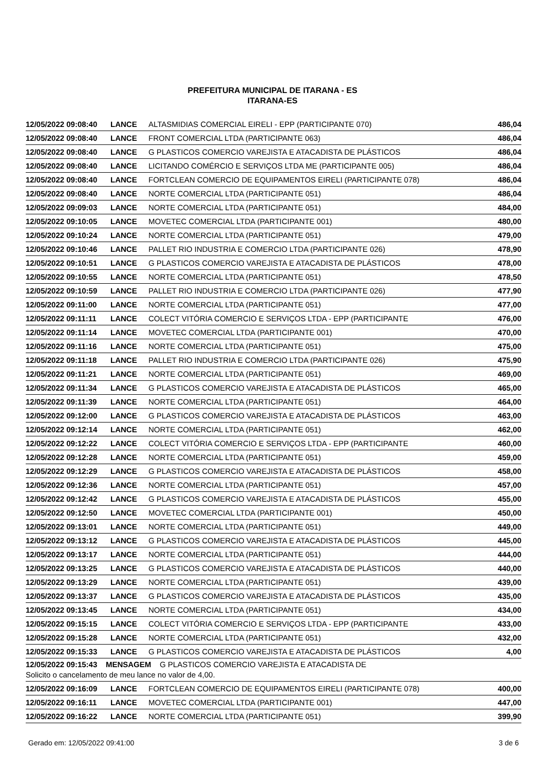PREFEITURA MUNICIPAL DE ITARANA - ES
ITARANA-ES
| 12/05/2022 09:08:40 | LANCE | ALTASMIDIAS COMERCIAL EIRELI - EPP (PARTICIPANTE 070) | 486,04 |
| 12/05/2022 09:08:40 | LANCE | FRONT COMERCIAL LTDA (PARTICIPANTE 063) | 486,04 |
| 12/05/2022 09:08:40 | LANCE | G PLASTICOS COMERCIO VAREJISTA E ATACADISTA DE PLÁSTICOS | 486,04 |
| 12/05/2022 09:08:40 | LANCE | LICITANDO COMÉRCIO E SERVIÇOS LTDA ME (PARTICIPANTE 005) | 486,04 |
| 12/05/2022 09:08:40 | LANCE | FORTCLEAN COMERCIO DE EQUIPAMENTOS EIRELI (PARTICIPANTE 078) | 486,04 |
| 12/05/2022 09:08:40 | LANCE | NORTE COMERCIAL LTDA (PARTICIPANTE 051) | 486,04 |
| 12/05/2022 09:09:03 | LANCE | NORTE COMERCIAL LTDA (PARTICIPANTE 051) | 484,00 |
| 12/05/2022 09:10:05 | LANCE | MOVETEC COMERCIAL LTDA (PARTICIPANTE 001) | 480,00 |
| 12/05/2022 09:10:24 | LANCE | NORTE COMERCIAL LTDA (PARTICIPANTE 051) | 479,00 |
| 12/05/2022 09:10:46 | LANCE | PALLET RIO INDUSTRIA E COMERCIO LTDA (PARTICIPANTE 026) | 478,90 |
| 12/05/2022 09:10:51 | LANCE | G PLASTICOS COMERCIO VAREJISTA E ATACADISTA DE PLÁSTICOS | 478,00 |
| 12/05/2022 09:10:55 | LANCE | NORTE COMERCIAL LTDA (PARTICIPANTE 051) | 478,50 |
| 12/05/2022 09:10:59 | LANCE | PALLET RIO INDUSTRIA E COMERCIO LTDA (PARTICIPANTE 026) | 477,90 |
| 12/05/2022 09:11:00 | LANCE | NORTE COMERCIAL LTDA (PARTICIPANTE 051) | 477,00 |
| 12/05/2022 09:11:11 | LANCE | COLECT VITÓRIA COMERCIO E SERVIÇOS LTDA - EPP (PARTICIPANTE | 476,00 |
| 12/05/2022 09:11:14 | LANCE | MOVETEC COMERCIAL LTDA (PARTICIPANTE 001) | 470,00 |
| 12/05/2022 09:11:16 | LANCE | NORTE COMERCIAL LTDA (PARTICIPANTE 051) | 475,00 |
| 12/05/2022 09:11:18 | LANCE | PALLET RIO INDUSTRIA E COMERCIO LTDA (PARTICIPANTE 026) | 475,90 |
| 12/05/2022 09:11:21 | LANCE | NORTE COMERCIAL LTDA (PARTICIPANTE 051) | 469,00 |
| 12/05/2022 09:11:34 | LANCE | G PLASTICOS COMERCIO VAREJISTA E ATACADISTA DE PLÁSTICOS | 465,00 |
| 12/05/2022 09:11:39 | LANCE | NORTE COMERCIAL LTDA (PARTICIPANTE 051) | 464,00 |
| 12/05/2022 09:12:00 | LANCE | G PLASTICOS COMERCIO VAREJISTA E ATACADISTA DE PLÁSTICOS | 463,00 |
| 12/05/2022 09:12:14 | LANCE | NORTE COMERCIAL LTDA (PARTICIPANTE 051) | 462,00 |
| 12/05/2022 09:12:22 | LANCE | COLECT VITÓRIA COMERCIO E SERVIÇOS LTDA - EPP (PARTICIPANTE | 460,00 |
| 12/05/2022 09:12:28 | LANCE | NORTE COMERCIAL LTDA (PARTICIPANTE 051) | 459,00 |
| 12/05/2022 09:12:29 | LANCE | G PLASTICOS COMERCIO VAREJISTA E ATACADISTA DE PLÁSTICOS | 458,00 |
| 12/05/2022 09:12:36 | LANCE | NORTE COMERCIAL LTDA (PARTICIPANTE 051) | 457,00 |
| 12/05/2022 09:12:42 | LANCE | G PLASTICOS COMERCIO VAREJISTA E ATACADISTA DE PLÁSTICOS | 455,00 |
| 12/05/2022 09:12:50 | LANCE | MOVETEC COMERCIAL LTDA (PARTICIPANTE 001) | 450,00 |
| 12/05/2022 09:13:01 | LANCE | NORTE COMERCIAL LTDA (PARTICIPANTE 051) | 449,00 |
| 12/05/2022 09:13:12 | LANCE | G PLASTICOS COMERCIO VAREJISTA E ATACADISTA DE PLÁSTICOS | 445,00 |
| 12/05/2022 09:13:17 | LANCE | NORTE COMERCIAL LTDA (PARTICIPANTE 051) | 444,00 |
| 12/05/2022 09:13:25 | LANCE | G PLASTICOS COMERCIO VAREJISTA E ATACADISTA DE PLÁSTICOS | 440,00 |
| 12/05/2022 09:13:29 | LANCE | NORTE COMERCIAL LTDA (PARTICIPANTE 051) | 439,00 |
| 12/05/2022 09:13:37 | LANCE | G PLASTICOS COMERCIO VAREJISTA E ATACADISTA DE PLÁSTICOS | 435,00 |
| 12/05/2022 09:13:45 | LANCE | NORTE COMERCIAL LTDA (PARTICIPANTE 051) | 434,00 |
| 12/05/2022 09:15:15 | LANCE | COLECT VITÓRIA COMERCIO E SERVIÇOS LTDA - EPP (PARTICIPANTE | 433,00 |
| 12/05/2022 09:15:28 | LANCE | NORTE COMERCIAL LTDA (PARTICIPANTE 051) | 432,00 |
| 12/05/2022 09:15:33 | LANCE | G PLASTICOS COMERCIO VAREJISTA E ATACADISTA DE PLÁSTICOS | 4,00 |
| 12/05/2022 09:15:43 MENSAGEM G PLASTICOS COMERCIO VAREJISTA E ATACADISTA DE Solicito o cancelamento de meu lance no valor de 4,00. | | | |
| 12/05/2022 09:16:09 | LANCE | FORTCLEAN COMERCIO DE EQUIPAMENTOS EIRELI (PARTICIPANTE 078) | 400,00 |
| 12/05/2022 09:16:11 | LANCE | MOVETEC COMERCIAL LTDA (PARTICIPANTE 001) | 447,00 |
| 12/05/2022 09:16:22 | LANCE | NORTE COMERCIAL LTDA (PARTICIPANTE 051) | 399,90 |
Gerado em: 12/05/2022 09:41:00 3 de 6